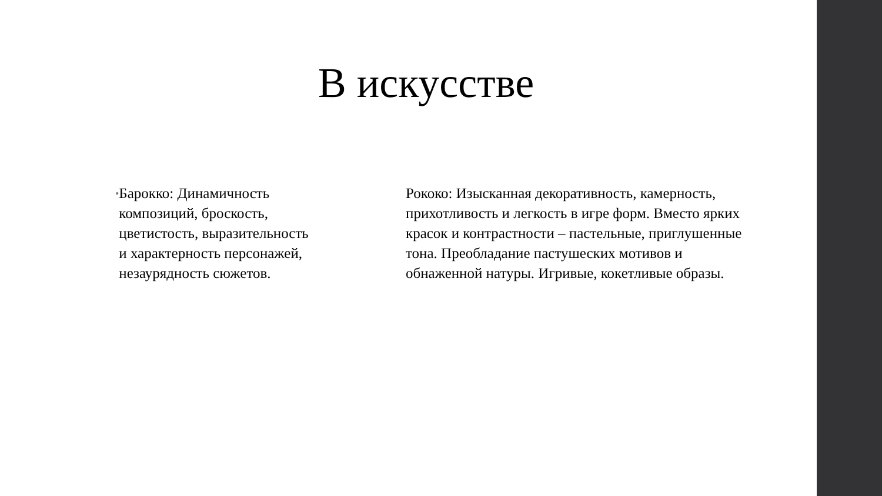В искусстве
•
Барокко: Динамичность композиций, броскость, цветистость, выразительность и характерность персонажей, незаурядность сюжетов.
Рококо: Изысканная декоративность, камерность, прихотливость и легкость в игре форм. Вместо ярких красок и контрастности – пастельные, приглушенные тона. Преобладание пастушеских мотивов и обнаженной натуры. Игривые, кокетливые образы.